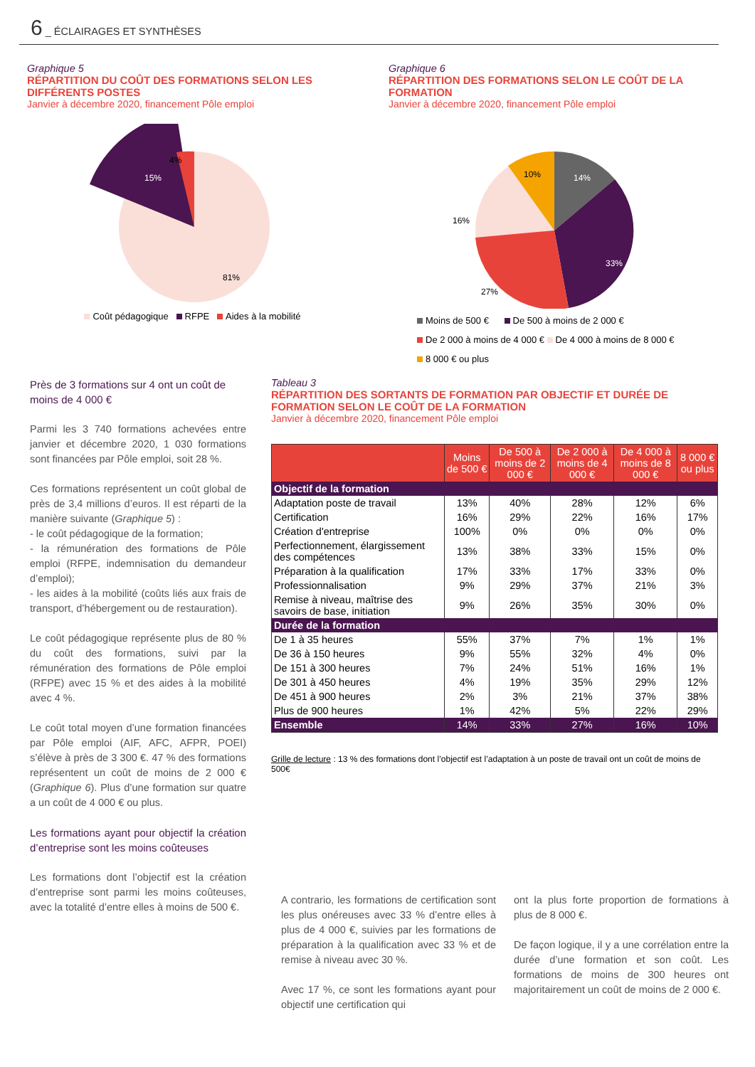6 _ ÉCLAIRAGES ET SYNTHÈSES
Graphique 5
RÉPARTITION DU COÛT DES FORMATIONS SELON LES DIFFÉRENTS POSTES
Janvier à décembre 2020, financement Pôle emploi
4%
15%
81%
Coût pédagogique RFPE Aides à la mobilité
Graphique 6
RÉPARTITION DES FORMATIONS SELON LE COÛT DE LA FORMATION
Janvier à décembre 2020, financement Pôle emploi
14%
33%
27%
16%
10%
Moins de 500 € De 500 à moins de 2 000 €
De 2 000 à moins de 4 000 € De 4 000 à moins de 8 000 €
8 000 € ou plus
Près de 3 formations sur 4 ont un coût de moins de 4 000 €
Parmi les 3 740 formations achevées entre janvier et décembre 2020, 1 030 formations sont financées par Pôle emploi, soit 28 %.
Ces formations représentent un coût global de près de 3,4 millions d’euros. Il est réparti de la manière suivante (Graphique 5) :
- le coût pédagogique de la formation;
- la rémunération des formations de Pôle emploi (RFPE, indemnisation du demandeur d’emploi);
- les aides à la mobilité (coûts liés aux frais de transport, d’hébergement ou de restauration).
Le coût pédagogique représente plus de 80 % du coût des formations, suivi par la rémunération des formations de Pôle emploi (RFPE) avec 15 % et des aides à la mobilité avec 4 %.
Le coût total moyen d’une formation financées par Pôle emploi (AIF, AFC, AFPR, POEI) s’élève à près de 3 300 €. 47 % des formations représentent un coût de moins de 2 000 € (Graphique 6). Plus d’une formation sur quatre a un coût de 4 000 € ou plus.
Les formations ayant pour objectif la création d’entreprise sont les moins coûteuses
Les formations dont l’objectif est la création d’entreprise sont parmi les moins coûteuses, avec la totalité d’entre elles à moins de 500 €.
Tableau 3
RÉPARTITION DES SORTANTS DE FORMATION PAR OBJECTIF ET DURÉE DE FORMATION SELON LE COÛT DE LA FORMATION
Janvier à décembre 2020, financement Pôle emploi
| | Moins de 500 € | De 500 à moins de 2 000 € | De 2 000 à moins de 4 000 € | De 4 000 à moins de 8 000 € | 8 000 € ou plus |
| --- | --- | --- | --- | --- | --- |
| Objectif de la formation | | | | | |
| Adaptation poste de travail | 13% | 40% | 28% | 12% | 6% |
| Certification | 16% | 29% | 22% | 16% | 17% |
| Création d'entreprise | 100% | 0% | 0% | 0% | 0% |
| Perfectionnement, élargissement des compétences | 13% | 38% | 33% | 15% | 0% |
| Préparation à la qualification | 17% | 33% | 17% | 33% | 0% |
| Professionnalisation | 9% | 29% | 37% | 21% | 3% |
| Remise à niveau, maîtrise des savoirs de base, initiation | 9% | 26% | 35% | 30% | 0% |
| Durée de la formation | | | | | |
| De 1 à 35 heures | 55% | 37% | 7% | 1% | 1% |
| De 36 à 150 heures | 9% | 55% | 32% | 4% | 0% |
| De 151 à 300 heures | 7% | 24% | 51% | 16% | 1% |
| De 301 à 450 heures | 4% | 19% | 35% | 29% | 12% |
| De 451 à 900 heures | 2% | 3% | 21% | 37% | 38% |
| Plus de 900 heures | 1% | 42% | 5% | 22% | 29% |
| Ensemble | 14% | 33% | 27% | 16% | 10% |
Grille de lecture : 13 % des formations dont l’objectif est l’adaptation à un poste de travail ont un coût de moins de 500€
A contrario, les formations de certification sont les plus onéreuses avec 33 % d’entre elles à plus de 4 000 €, suivies par les formations de préparation à la qualification avec 33 % et de remise à niveau avec 30 %.
Avec 17 %, ce sont les formations ayant pour objectif une certification qui
ont la plus forte proportion de formations à plus de 8 000 €.
De façon logique, il y a une corrélation entre la durée d’une formation et son coût. Les formations de moins de 300 heures ont majoritairement un coût de moins de 2 000 €.